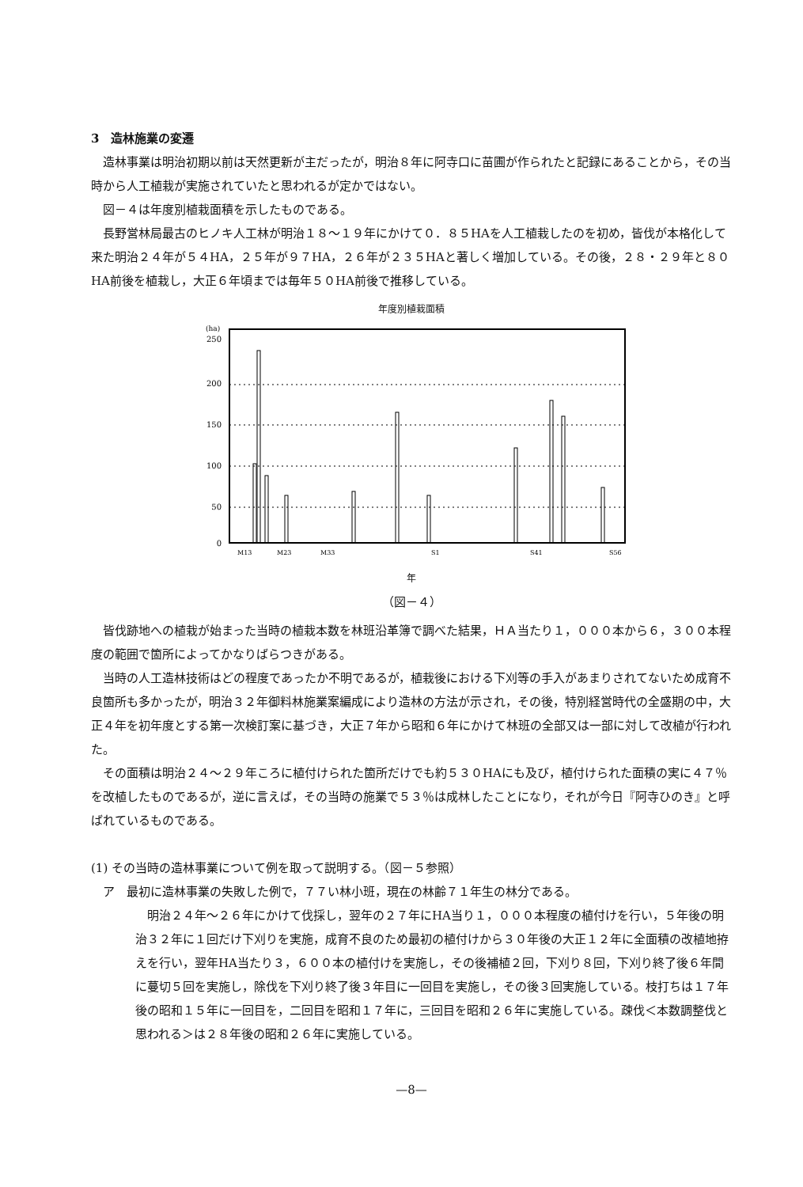3　造林施業の変遷
造林事業は明治初期以前は天然更新が主だったが，明治８年に阿寺口に苗圃が作られたと記録にあることから，その当時から人工植栽が実施されていたと思われるが定かではない。
図－４は年度別植栽面積を示したものである。
長野営林局最古のヒノキ人工林が明治１８～１９年にかけて０．８５HAを人工植栽したのを初め，皆伐が本格化して来た明治２４年が５４HA，２５年が９７HA，２６年が２３５HAと著しく増加している。その後，２８・２９年と８０HA前後を植栽し，大正６年頃までは毎年５０HA前後で推移している。
年度別植栽面積
(ha)
250
200
150
100
50
0
M13
M23
M33
S1
S41
S56
年
（図－４）
皆伐跡地への植栽が始まった当時の植栽本数を林班沿革簿で調べた結果，ＨＡ当たり１，０００本から６，３００本程度の範囲で箇所によってかなりばらつきがある。
当時の人工造林技術はどの程度であったか不明であるが，植栽後における下刈等の手入があまりされてないため成育不良箇所も多かったが，明治３２年御料林施業案編成により造林の方法が示され，その後，特別経営時代の全盛期の中，大正４年を初年度とする第一次検訂案に基づき，大正７年から昭和６年にかけて林班の全部又は一部に対して改植が行われた。
その面積は明治２４～２９年ころに植付けられた箇所だけでも約５３０HAにも及び，植付けられた面積の実に４７％を改植したものであるが，逆に言えば，その当時の施業で５３％は成林したことになり，それが今日『阿寺ひのき』と呼ばれているものである。
(1) その当時の造林事業について例を取って説明する。（図－５参照）
ア　最初に造林事業の失敗した例で，７７い林小班，現在の林齢７１年生の林分である。
明治２４年～２６年にかけて伐採し，翌年の２７年にHA当り１，０００本程度の植付けを行い，５年後の明治３２年に１回だけ下刈りを実施，成育不良のため最初の植付けから３０年後の大正１２年に全面積の改植地拵えを行い，翌年HA当たり３，６００本の植付けを実施し，その後補植２回，下刈り８回，下刈り終了後６年間に蔓切５回を実施し，除伐を下刈り終了後３年目に一回目を実施し，その後３回実施している。枝打ちは１７年後の昭和１５年に一回目を，二回目を昭和１７年に，三回目を昭和２６年に実施している。疎伐＜本数調整伐と思われる＞は２８年後の昭和２６年に実施している。
—8—